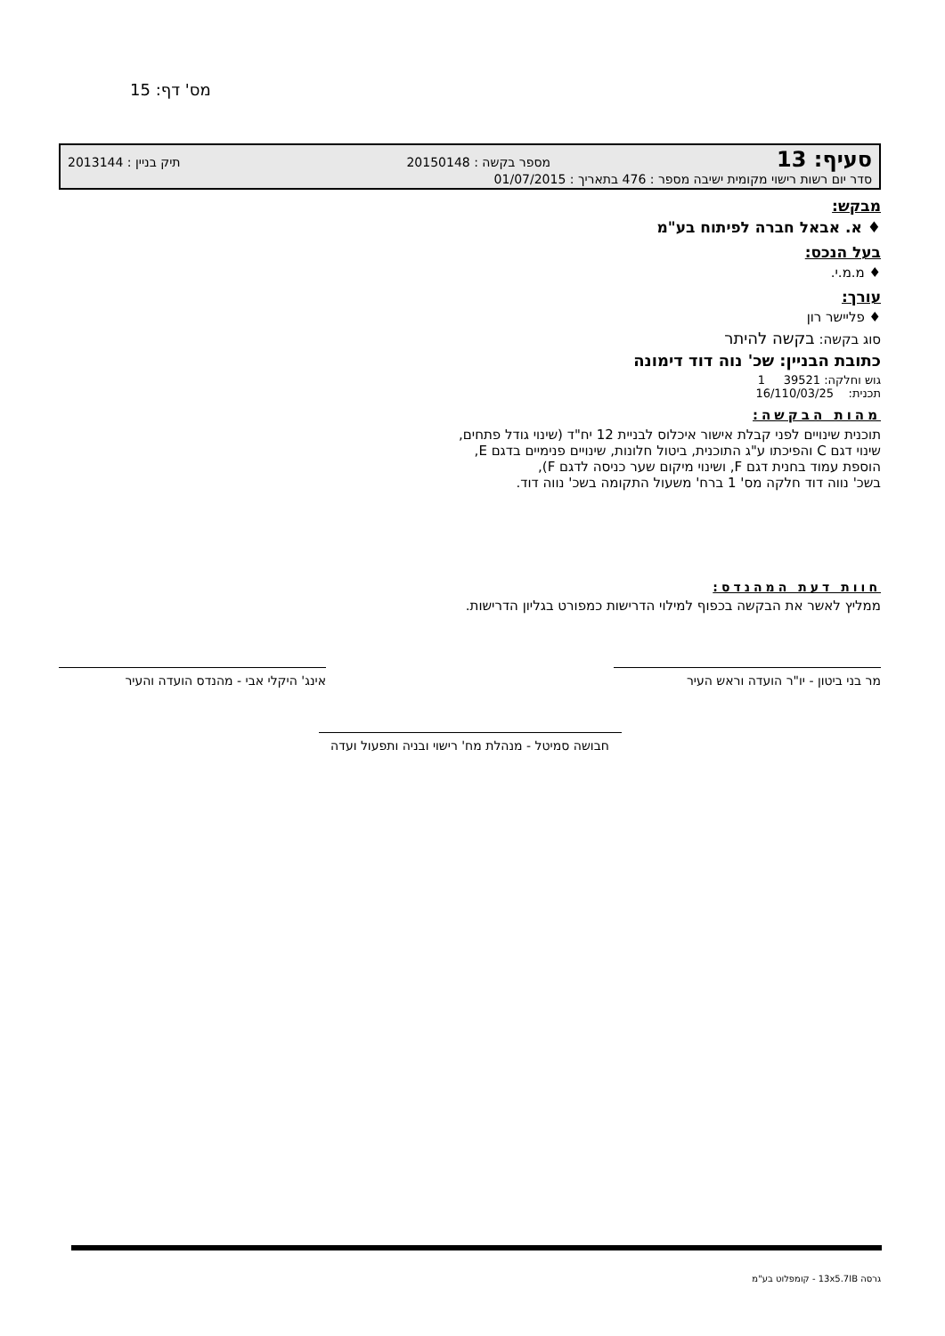מס' דף: 15
סעיף: 13 מספר בקשה : 20150148 תיק בניין : 2013144
סדר יום רשות רישוי מקומית ישיבה מספר : 476 בתאריך : 01/07/2015
מבקש:
♦ א. אבאל חברה לפיתוח בע"מ
בעל הנכס:
♦ מ.מ.י.
עורך:
♦ פליישר רון
סוג בקשה: בקשה להיתר
כתובת הבניין: שכ' נוה דוד דימונה
גוש וחלקה: 39521 1
תכנית: 16/110/03/25
מהות הבקשה:
תוכנית שינויים לפני קבלת אישור איכלוס לבניית 12 יח"ד (שינוי גודל פתחים,
שינוי דגם C והפיכתו ע"ג התוכנית, ביטול חלונות, שינויים פנימיים בדגם E,
הוספת עמוד בחנית דגם F, ושינוי מיקום שער כניסה לדגם F),
בשכ' נווה דוד חלקה מס' 1 ברח' משעול התקומה בשכ' נווה דוד.
חוות דעת המהנדס:
ממליץ לאשר את הבקשה בכפוף למילוי הדרישות כמפורט בגליון הדרישות.
מר בני ביטון - יו"ר הועדה וראש העיר אינג' היקלי אבי - מהנדס הועדה והעיר
חבושה סמיטל - מנהלת מח' רישוי ובניה ותפעול ועדה
גרסה 13x5.7IB - קומפלוט בע"מ